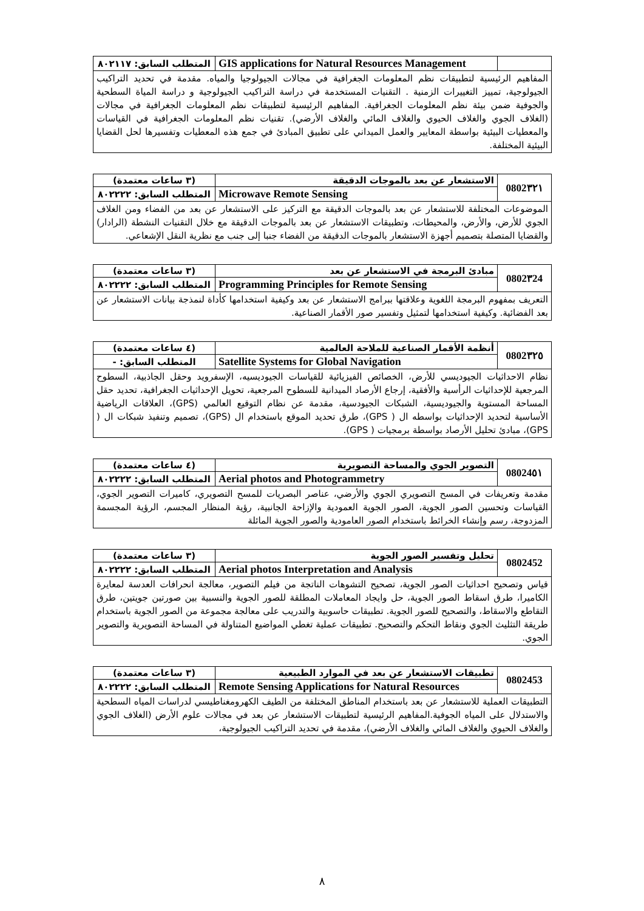| | GIS applications for Natural Resources Management | المتطلب السابق: ٨٠٢١١٧ |
| المفاهيم الرئيسية لتطبيقات نظم المعلومات الجغرافية في مجالات الجيولوجيا والمياه. مقدمة في تحديد التراكيب الجيولوجية، تمييز التغييرات الزمنية . التقنيات المستخدمة في دراسة التراكيب الجيولوجية و دراسة المياة السطحية والجوفية ضمن بيئة نظم المعلومات الجغرافية. المفاهيم الرئيسية لتطبيقات نظم المعلومات الجغرافية في مجالات (الغلاف الجوي والغلاف الحيوي والغلاف المائي والغلاف الأرضي). تقنيات نظم المعلومات الجغرافية في القياسات والمعطيات البيئية بواسطة المعايير والعمل الميداني على تطبيق المبادئ في جمع هذه المعطيات وتفسيرها لحل القضايا البيئية المختلفة. | | |
| 0802٣٢١ | الاستشعار عن بعد بالموجات الدقيقة | (٣ ساعات معتمدة) |
| | Microwave Remote Sensing | المتطلب السابق: ٨٠٢٢٢٢ |
| الموضوعات المختلفة للاستشعار عن بعد بالموجات الدقيقة مع التركيز على الاستشعار عن بعد من الفضاء ومن الغلاف الجوي للأرض، والأرض، والمحيطات، وتطبيقات الاستشعار عن بعد بالموجات الدقيقة مع خلال التقنيات النشطة (الرادار) والقضايا المتصلة بتصميم أجهزة الاستشعار بالموجات الدقيقة من الفضاء جنبا إلى جنب مع نظرية النقل الإشعاعي. | | |
| 0802٣24 | مبادئ البرمجة في الاستشعار عن بعد | (٣ ساعات معتمدة) |
| | Programming Principles for Remote Sensing | المتطلب السابق: ٨٠٢٢٢٢ |
| التعريف بمفهوم البرمجة اللغوية وعلاقتها ببرامج الاستشعار عن بعد وكيفية استخدامها كأداة لنمذجة بيانات الاستشعار عن بعد الفضائية. وكيفية استخدامها لتمثيل وتفسير صور الأقمار الصناعية. | | |
| 0802٣٢٥ | أنظمة الأقمار الصناعية للملاحة العالمية | (٤ ساعات معتمدة) |
| | Satellite Systems for Global Navigation | المتطلب السابق: - |
| نظام الاحداثيات الجيوديسي للأرض، الخصائص الفيزيائية للقياسات الجيوديسيه، الإسفرويد وحقل الجاذبية، السطوح المرجعية للإحداثيات الرأسية والأفقية، إرجاع الأرصاد الميدانية للسطوح المرجعية، تحويل الإحداثيات الجغرافية، تحديد حقل المساحة المستوية والجيوديسية، الشبكات الجيودسية، مقدمة عن نظام التوقيع العالمي (GPS)، العلاقات الرياضية الأساسية لتحديد الإحداثيات بواسطه ال ( GPS)، طرق تحديد الموقع باستخدام ال (GPS)، تصميم وتنفيذ شبكات ال ( GPS)، مبادئ تحليل الأرصاد بواسطة برمجيات ( GPS). | | |
| 08024٥١ | التصوير الجوي والمساحة التصويرية | (٤ ساعات معتمدة) |
| | Aerial photos and Photogrammetry | المتطلب السابق: ٨٠٢٢٢٢ |
| مقدمة وتعريفات في المسح التصويري الجوي والأرضي، عناصر البصريات للمسح التصويري، كاميرات التصوير الجوي، القياسات وتحسين الصور الجوية، الصور الجوية العمودية والإزاحة الجانبية، رؤية المنظار المجسم، الرؤية المجسمة المزدوجة، رسم وإنشاء الخرائط باستخدام الصور العامودية والصور الجوية المائلة | | |
| 0802452 | تحليل وتفسير الصور الجوية | (٣ ساعات معتمدة) |
| | Aerial photos Interpretation and Analysis | المتطلب السابق: ٨٠٢٢٢٢ |
| قياس وتصحيح احداثيات الصور الجوية، تصحيح التشوهات الناتجة من فيلم التصوير، معالجة انحرافات العدسة لمعايرة الكاميرا، طرق اسقاط الصور الجوية، حل وايجاد المعاملات المطلقة للصور الجوية والنسبية بين صورتين جويتين، طرق التقاطع والاسقاط، والتصحيح للصور الجوية. تطبيقات حاسوبية والتدريب على معالجة مجموعة من الصور الجوية باستخدام طريقة التثليث الجوي ونقاط التحكم والتصحيح. تطبيقات عملية تغطي المواضيع المتناولة في المساحة التصويرية والتصوير الجوي. | | |
| 0802453 | تطبيقات الاستشعار عن بعد في الموارد الطبيعية | (٣ ساعات معتمدة) |
| | Remote Sensing Applications for Natural Resources | المتطلب السابق: ٨٠٢٢٢٢ |
| التطبيقات العملية للاستشعار عن بعد باستخدام المناطق المختلفة من الطيف الكهرومغناطيسي لدراسات المياه السطحية والاستدلال على المياه الجوفية.المفاهيم الرئيسية لتطبيقات الاستشعار عن بعد في مجالات علوم الأرض (الغلاف الجوي والغلاف الحيوي والغلاف المائي والغلاف الأرضي)، مقدمة في تحديد التراكيب الجيولوجية، | | |
٨